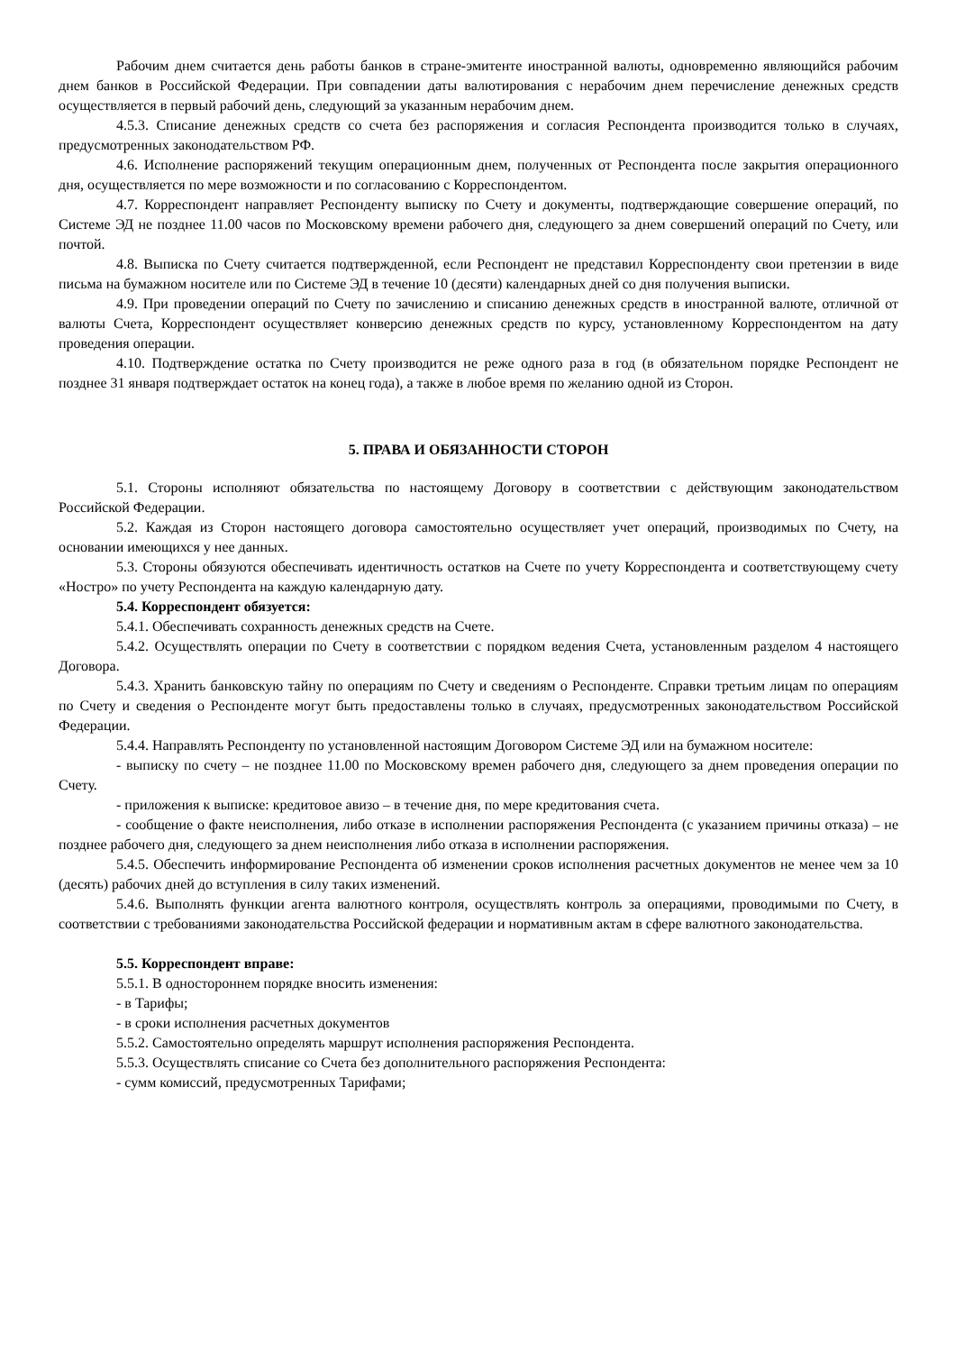Рабочим днем считается день работы банков в стране-эмитенте иностранной валюты, одновременно являющийся рабочим днем банков в Российской Федерации. При совпадении даты валютирования с нерабочим днем перечисление денежных средств осуществляется в первый рабочий день, следующий за указанным нерабочим днем.
4.5.3. Списание денежных средств со счета без распоряжения и согласия Респондента производится только в случаях, предусмотренных законодательством РФ.
4.6. Исполнение распоряжений текущим операционным днем, полученных от Респондента после закрытия операционного дня, осуществляется по мере возможности и по согласованию с Корреспондентом.
4.7. Корреспондент направляет Респонденту выписку по Счету и документы, подтверждающие совершение операций, по Системе ЭД не позднее 11.00 часов по Московскому времени рабочего дня, следующего за днем совершений операций по Счету, или почтой.
4.8. Выписка по Счету считается подтвержденной, если Респондент не представил Корреспонденту свои претензии в виде письма на бумажном носителе или по Системе ЭД в течение 10 (десяти) календарных дней со дня получения выписки.
4.9. При проведении операций по Счету по зачислению и списанию денежных средств в иностранной валюте, отличной от валюты Счета, Корреспондент осуществляет конверсию денежных средств по курсу, установленному Корреспондентом на дату проведения операции.
4.10. Подтверждение остатка по Счету производится не реже одного раза в год (в обязательном порядке Респондент не позднее 31 января подтверждает остаток на конец года), а также в любое время по желанию одной из Сторон.
5. ПРАВА И ОБЯЗАННОСТИ СТОРОН
5.1. Стороны исполняют обязательства по настоящему Договору в соответствии с действующим законодательством Российской Федерации.
5.2. Каждая из Сторон настоящего договора самостоятельно осуществляет учет операций, производимых по Счету, на основании имеющихся у нее данных.
5.3. Стороны обязуются обеспечивать идентичность остатков на Счете по учету Корреспондента и соответствующему счету «Ностро» по учету Респондента на каждую календарную дату.
5.4. Корреспондент обязуется:
5.4.1. Обеспечивать сохранность денежных средств на Счете.
5.4.2. Осуществлять операции по Счету в соответствии с порядком ведения Счета, установленным разделом 4 настоящего Договора.
5.4.3. Хранить банковскую тайну по операциям по Счету и сведениям о Респонденте. Справки третьим лицам по операциям по Счету и сведения о Респонденте могут быть предоставлены только в случаях, предусмотренных законодательством Российской Федерации.
5.4.4. Направлять Респонденту по установленной настоящим Договором Системе ЭД или на бумажном носителе:
- выписку по счету – не позднее 11.00 по Московскому времен рабочего дня, следующего за днем проведения операции по Счету.
- приложения к выписке: кредитовое авизо – в течение дня, по мере кредитования счета.
- сообщение о факте неисполнения, либо отказе в исполнении распоряжения Респондента (с указанием причины отказа) – не позднее рабочего дня, следующего за днем неисполнения либо отказа в исполнении распоряжения.
5.4.5. Обеспечить информирование Респондента об изменении сроков исполнения расчетных документов не менее чем за 10 (десять) рабочих дней до вступления в силу таких изменений.
5.4.6. Выполнять функции агента валютного контроля, осуществлять контроль за операциями, проводимыми по Счету, в соответствии с требованиями законодательства Российской федерации и нормативным актам в сфере валютного законодательства.
5.5. Корреспондент вправе:
5.5.1. В одностороннем порядке вносить изменения:
- в Тарифы;
- в сроки исполнения расчетных документов
5.5.2. Самостоятельно определять маршрут исполнения распоряжения Респондента.
5.5.3. Осуществлять списание со Счета без дополнительного распоряжения Респондента:
- сумм комиссий, предусмотренных Тарифами;